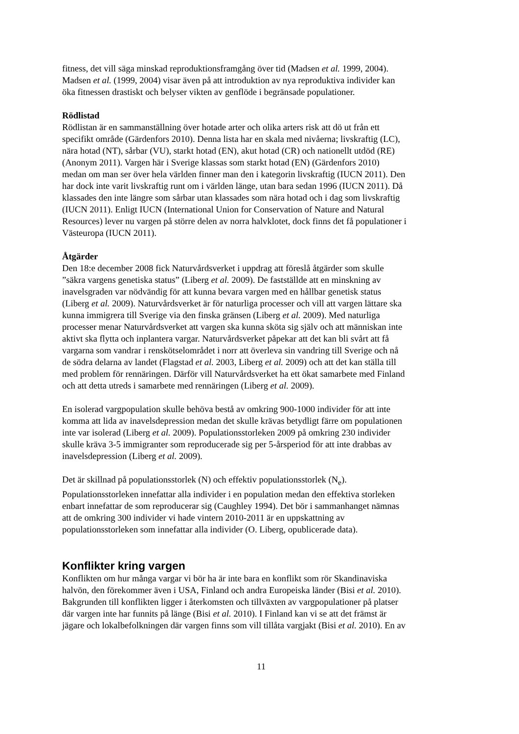fitness, det vill säga minskad reproduktionsframgång över tid (Madsen et al. 1999, 2004).
Madsen et al. (1999, 2004) visar även på att introduktion av nya reproduktiva individer kan
öka fitnessen drastiskt och belyser vikten av genflöde i begränsade populationer.
Rödlistad
Rödlistan är en sammanställning över hotade arter och olika arters risk att dö ut från ett
specifikt område (Gärdenfors 2010). Denna lista har en skala med nivåerna; livskraftig (LC),
nära hotad (NT), sårbar (VU), starkt hotad (EN), akut hotad (CR) och nationellt utdöd (RE)
(Anonym 2011). Vargen här i Sverige klassas som starkt hotad (EN) (Gärdenfors 2010)
medan om man ser över hela världen finner man den i kategorin livskraftig (IUCN 2011). Den
har dock inte varit livskraftig runt om i världen länge, utan bara sedan 1996 (IUCN 2011). Då
klassades den inte längre som sårbar utan klassades som nära hotad och i dag som livskraftig
(IUCN 2011). Enligt IUCN (International Union for Conservation of Nature and Natural
Resources) lever nu vargen på större delen av norra halvklotet, dock finns det få populationer i
Västeuropa (IUCN 2011).
Åtgärder
Den 18:e december 2008 fick Naturvårdsverket i uppdrag att föreslå åtgärder som skulle
”säkra vargens genetiska status” (Liberg et al. 2009). De fastställde att en minskning av
inavelsgraden var nödvändig för att kunna bevara vargen med en hållbar genetisk status
(Liberg et al. 2009). Naturvårdsverket är för naturliga processer och vill att vargen lättare ska
kunna immigrera till Sverige via den finska gränsen (Liberg et al. 2009). Med naturliga
processer menar Naturvårdsverket att vargen ska kunna sköta sig själv och att människan inte
aktivt ska flytta och inplantera vargar. Naturvårdsverket påpekar att det kan bli svårt att få
vargarna som vandrar i renskötselområdet i norr att överleva sin vandring till Sverige och nå
de södra delarna av landet (Flagstad et al. 2003, Liberg et al. 2009) och att det kan ställa till
med problem för rennäringen. Därför vill Naturvårdsverket ha ett ökat samarbete med Finland
och att detta utreds i samarbete med rennäringen (Liberg et al. 2009).
En isolerad vargpopulation skulle behöva bestå av omkring 900-1000 individer för att inte
komma att lida av inavelsdepression medan det skulle krävas betydligt färre om populationen
inte var isolerad (Liberg et al. 2009). Populationsstorleken 2009 på omkring 230 individer
skulle kräva 3-5 immigranter som reproducerade sig per 5-årsperiod för att inte drabbas av
inavelsdepression (Liberg et al. 2009).
Det är skillnad på populationsstorlek (N) och effektiv populationsstorlek (N<sub>e</sub>).
Populationsstorleken innefattar alla individer i en population medan den effektiva storleken
enbart innefattar de som reproducerar sig (Caughley 1994). Det bör i sammanhanget nämnas
att de omkring 300 individer vi hade vintern 2010-2011 är en uppskattning av
populationsstorleken som innefattar alla individer (O. Liberg, opublicerade data).
Konflikter kring vargen
Konflikten om hur många vargar vi bör ha är inte bara en konflikt som rör Skandinaviska
halvön, den förekommer även i USA, Finland och andra Europeiska länder (Bisi et al. 2010).
Bakgrunden till konflikten ligger i återkomsten och tillväxten av vargpopulationer på platser
där vargen inte har funnits på länge (Bisi et al. 2010). I Finland kan vi se att det främst är
jägare och lokalbefolkningen där vargen finns som vill tillåta vargjakt (Bisi et al. 2010). En av
11